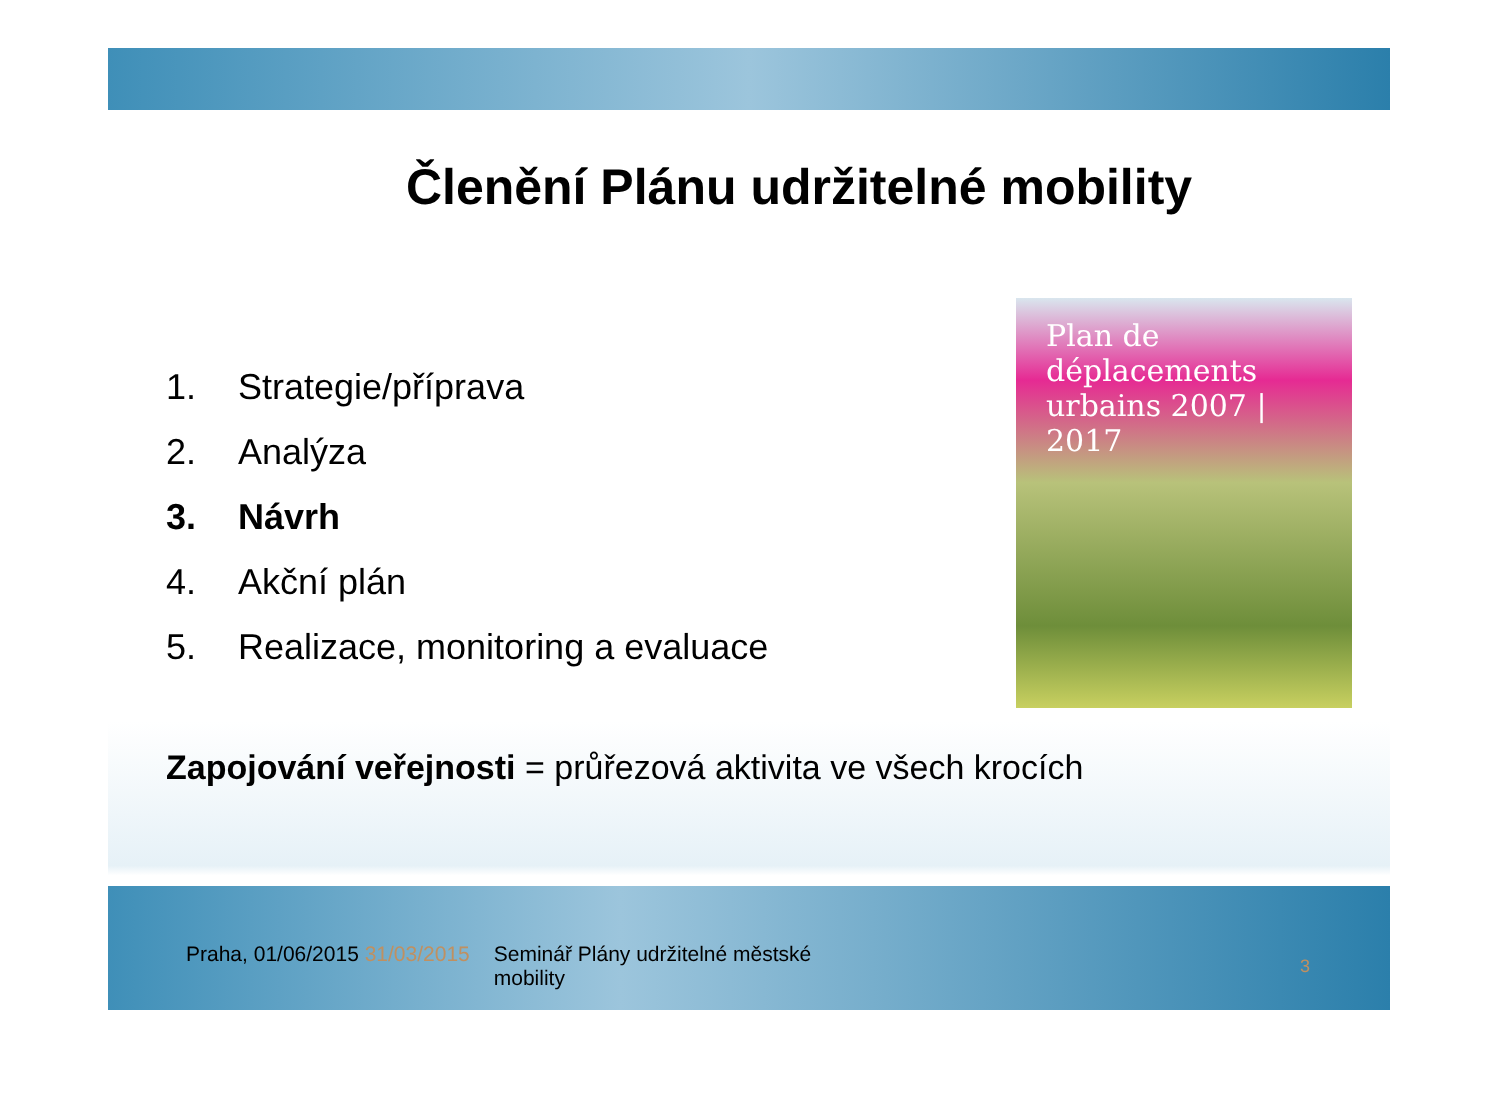Členění Plánu udržitelné mobility
1. Strategie/příprava
2. Analýza
3. Návrh
4. Akční plán
5. Realizace, monitoring a evaluace
Plan de déplacements urbains 2007 | 2017
Zapojování veřejnosti = průřezová aktivita ve všech krocích
Praha, 01/06/2015 31/03/2015 Seminář Plány udržitelné městské
mobility
3